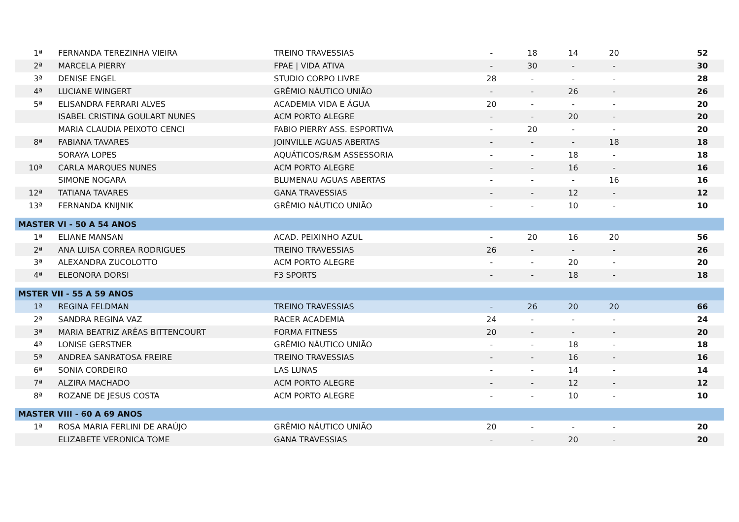| 1ª | FERNANDA TEREZINHA VIEIRA | TREINO TRAVESSIAS | - | 18 | 14 | 20 | 52 |
| 2ª | MARCELA PIERRY | FPAE / VIDA ATIVA | - | 30 | - | - | 30 |
| 3ª | DENISE ENGEL | STUDIO CORPO LIVRE | 28 | - | - | - | 28 |
| 4ª | LUCIANE WINGERT | GRÊMIO NÁUTICO UNIÃO | - | - | 26 | - | 26 |
| 5ª | ELISANDRA FERRARI ALVES | ACADEMIA VIDA E ÁGUA | 20 | - | - | - | 20 |
| | ISABEL CRISTINA GOULART NUNES | ACM PORTO ALEGRE | - | - | 20 | - | 20 |
| | MARIA CLAUDIA PEIXOTO CENCI | FABIO PIERRY ASS. ESPORTIVA | - | 20 | - | - | 20 |
| 8ª | FABIANA TAVARES | JOINVILLE AGUAS ABERTAS | - | - | - | 18 | 18 |
| | SORAYA LOPES | AQUÁTICOS/R&M ASSESSORIA | - | - | 18 | - | 18 |
| 10ª | CARLA MARQUES NUNES | ACM PORTO ALEGRE | - | - | 16 | - | 16 |
| | SIMONE NOGARA | BLUMENAU AGUAS ABERTAS | - | - | - | 16 | 16 |
| 12ª | TATIANA TAVARES | GANA TRAVESSIAS | - | - | 12 | - | 12 |
| 13ª | FERNANDA KNIJNIK | GRÊMIO NÁUTICO UNIÃO | - | - | 10 | - | 10 |
| MASTER VI - 50 A 54 ANOS | | | | | | | |
| 1ª | ELIANE MANSAN | ACAD. PEIXINHO AZUL | - | 20 | 16 | 20 | 56 |
| 2ª | ANA LUISA CORREA RODRIGUES | TREINO TRAVESSIAS | 26 | - | - | - | 26 |
| 3ª | ALEXANDRA ZUCOLOTTO | ACM PORTO ALEGRE | - | - | 20 | - | 20 |
| 4ª | ELEONORA DORSI | F3 SPORTS | - | - | 18 | - | 18 |
| MSTER VII - 55 A 59 ANOS | | | | | | | |
| 1ª | REGINA FELDMAN | TREINO TRAVESSIAS | - | 26 | 20 | 20 | 66 |
| 2ª | SANDRA REGINA VAZ | RACER ACADEMIA | 24 | - | - | - | 24 |
| 3ª | MARIA BEATRIZ ARÊAS BITTENCOURT | FORMA FITNESS | 20 | - | - | - | 20 |
| 4ª | LONISE GERSTNER | GRÊMIO NÁUTICO UNIÃO | - | - | 18 | - | 18 |
| 5ª | ANDREA SANRATOSA FREIRE | TREINO TRAVESSIAS | - | - | 16 | - | 16 |
| 6ª | SONIA CORDEIRO | LAS LUNAS | - | - | 14 | - | 14 |
| 7ª | ALZIRA MACHADO | ACM PORTO ALEGRE | - | - | 12 | - | 12 |
| 8ª | ROZANE DE JESUS COSTA | ACM PORTO ALEGRE | - | - | 10 | - | 10 |
| MASTER VIII - 60 A 69 ANOS | | | | | | | |
| 1ª | ROSA MARIA FERLINI DE ARAÚJO | GRÊMIO NÁUTICO UNIÃO | 20 | - | - | - | 20 |
| | ELIZABETE VERONICA TOME | GANA TRAVESSIAS | - | - | 20 | - | 20 |